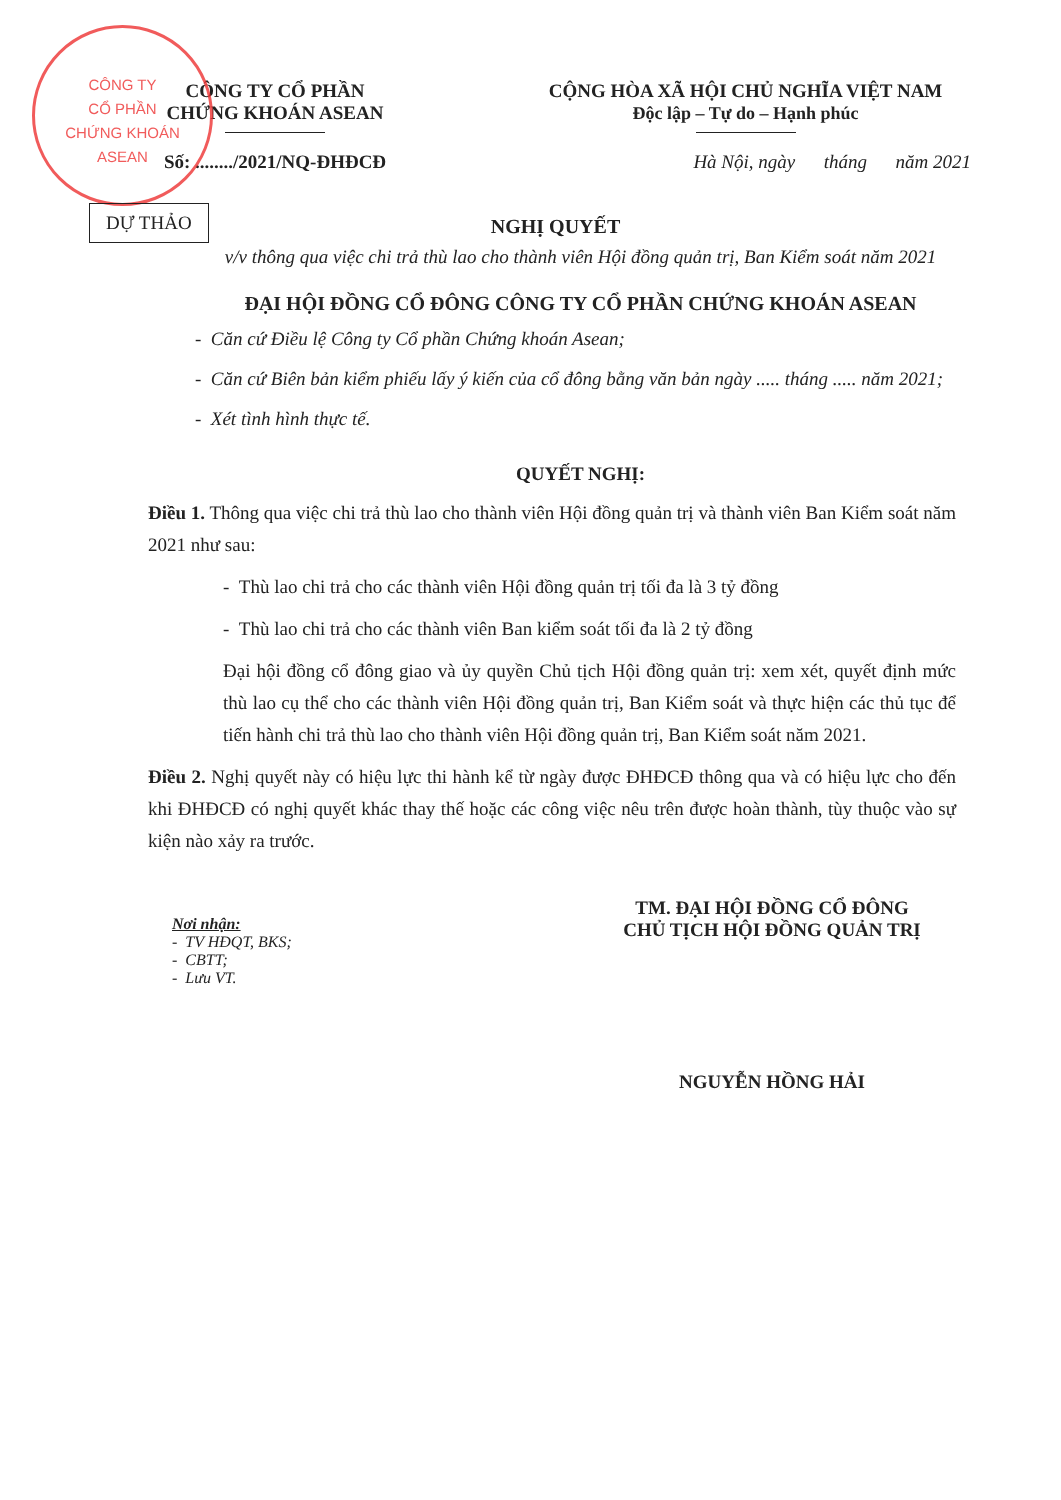CÔNG TY
CỔ PHẦN
CHỨNG KHOÁN
ASEAN
CÔNG TY CỔ PHẦN
CHỨNG KHOÁN ASEAN
Số: ......../2021/NQ-ĐHĐCĐ
CỘNG HÒA XÃ HỘI CHỦ NGHĨA VIỆT NAM
Độc lập – Tự do – Hạnh phúc
Hà Nội, ngày tháng năm 2021
DỰ THẢO
NGHỊ QUYẾT
v/v thông qua việc chi trả thù lao cho thành viên Hội đồng quản trị, Ban Kiểm soát năm 2021
ĐẠI HỘI ĐỒNG CỔ ĐÔNG CÔNG TY CỔ PHẦN CHỨNG KHOÁN ASEAN
- Căn cứ Điều lệ Công ty Cổ phần Chứng khoán Asean;
- Căn cứ Biên bản kiểm phiếu lấy ý kiến của cổ đông bằng văn bản ngày ..... tháng ..... năm 2021;
- Xét tình hình thực tế.
QUYẾT NGHỊ:
Điều 1. Thông qua việc chi trả thù lao cho thành viên Hội đồng quản trị và thành viên Ban Kiểm soát năm 2021 như sau:
- Thù lao chi trả cho các thành viên Hội đồng quản trị tối đa là 3 tỷ đồng
- Thù lao chi trả cho các thành viên Ban kiểm soát tối đa là 2 tỷ đồng
Đại hội đồng cổ đông giao và ủy quyền Chủ tịch Hội đồng quản trị: xem xét, quyết định mức thù lao cụ thể cho các thành viên Hội đồng quản trị, Ban Kiểm soát và thực hiện các thủ tục để tiến hành chi trả thù lao cho thành viên Hội đồng quản trị, Ban Kiểm soát năm 2021.
Điều 2. Nghị quyết này có hiệu lực thi hành kể từ ngày được ĐHĐCĐ thông qua và có hiệu lực cho đến khi ĐHĐCĐ có nghị quyết khác thay thế hoặc các công việc nêu trên được hoàn thành, tùy thuộc vào sự kiện nào xảy ra trước.
Nơi nhận:
- TV HĐQT, BKS;
- CBTT;
- Lưu VT.
TM. ĐẠI HỘI ĐỒNG CỔ ĐÔNG
CHỦ TỊCH HỘI ĐỒNG QUẢN TRỊ
NGUYỄN HỒNG HẢI